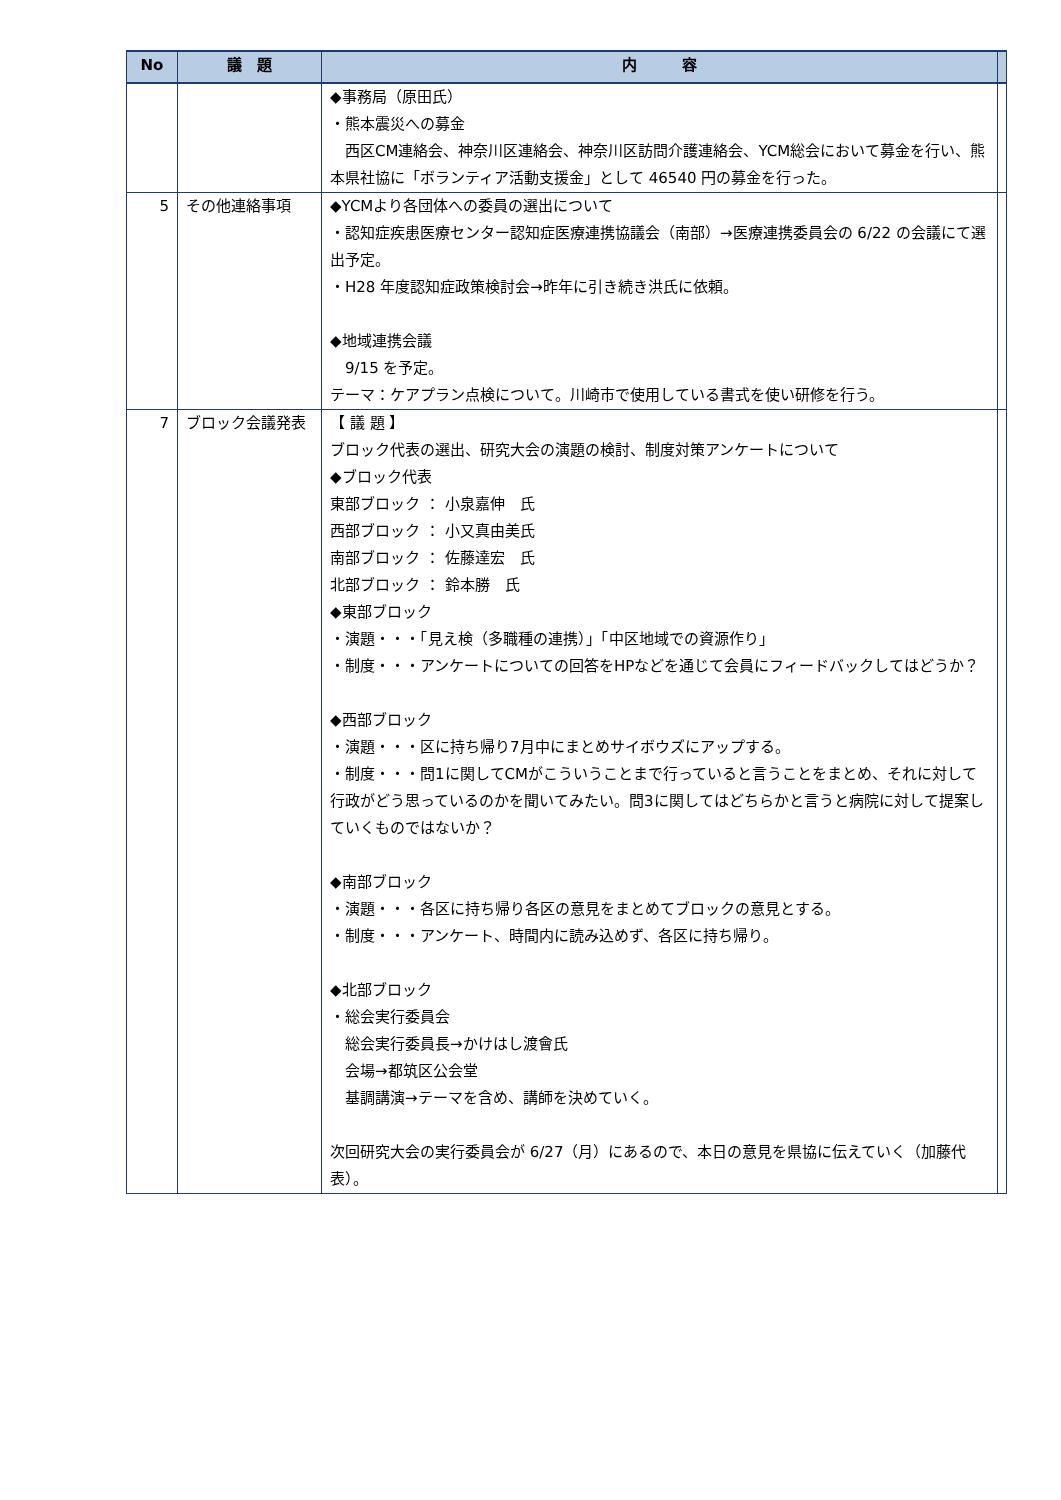| No | 議 題 | 内 容 | |
| --- | --- | --- | --- |
| | | ◆事務局（原田氏） ・熊本震災への募金 西区CM連絡会、神奈川区連絡会、神奈川区訪問介護連絡会、YCM総会において募金を行い、熊本県社協に「ボランティア活動支援金」として 46540 円の募金を行った。 | |
| 5 | その他連絡事項 | ◆YCMより各団体への委員の選出について ・認知症疾患医療センター認知症医療連携協議会（南部）→医療連携委員会の 6/22 の会議にて選出予定。 ・H28 年度認知症政策検討会→昨年に引き続き洪氏に依頼。 ◆地域連携会議 9/15 を予定。 テーマ：ケアプラン点検について。川崎市で使用している書式を使い研修を行う。 | |
| 7 | ブロック会議発表 | 【 議 題 】 ブロック代表の選出、研究大会の演題の検討、制度対策アンケートについて ◆ブロック代表 東部ブロック ： 小泉嘉伸 氏 西部ブロック ： 小又真由美氏 南部ブロック ： 佐藤達宏 氏 北部ブロック ： 鈴本勝 氏 ◆東部ブロック ・演題・・・「見え検（多職種の連携）」「中区地域での資源作り」 ・制度・・・アンケートについての回答をHPなどを通じて会員にフィードバックしてはどうか？ ◆西部ブロック ・演題・・・区に持ち帰り7月中にまとめサイボウズにアップする。 ・制度・・・問1に関してCMがこういうことまで行っていると言うことをまとめ、それに対して行政がどう思っているのかを聞いてみたい。問3に関してはどちらかと言うと病院に対して提案していくものではないか？ ◆南部ブロック ・演題・・・各区に持ち帰り各区の意見をまとめてブロックの意見とする。 ・制度・・・アンケート、時間内に読み込めず、各区に持ち帰り。 ◆北部ブロック ・総会実行委員会 総会実行委員長→かけはし渡會氏 会場→都筑区公会堂 基調講演→テーマを含め、講師を決めていく。 次回研究大会の実行委員会が 6/27（月）にあるので、本日の意見を県協に伝えていく（加藤代表）。 | |